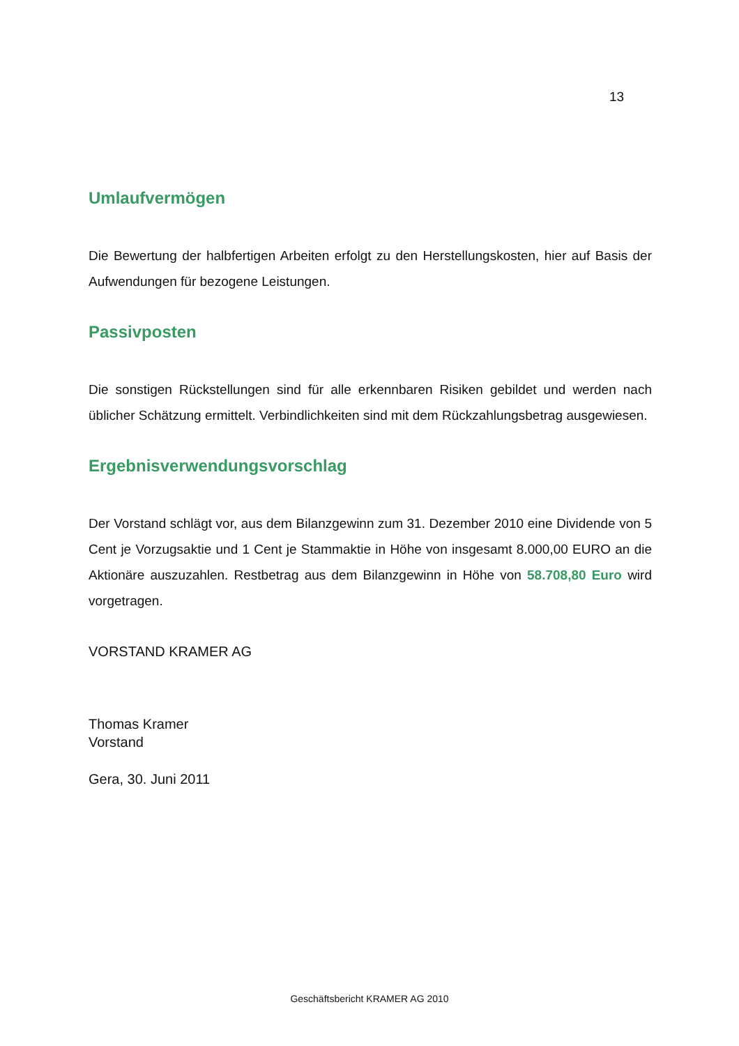13
Umlaufvermögen
Die Bewertung der halbfertigen Arbeiten erfolgt zu den Herstellungskosten, hier auf Basis der Aufwendungen für bezogene Leistungen.
Passivposten
Die sonstigen Rückstellungen sind für alle erkennbaren Risiken gebildet und werden nach üblicher Schätzung ermittelt. Verbindlichkeiten sind mit dem Rückzahlungsbetrag ausgewiesen.
Ergebnisverwendungsvorschlag
Der Vorstand schlägt vor, aus dem Bilanzgewinn zum 31. Dezember 2010 eine Dividende von 5 Cent je Vorzugsaktie und 1 Cent je Stammaktie in Höhe von insgesamt 8.000,00 EURO an die Aktionäre auszuzahlen. Restbetrag aus dem Bilanzgewinn in Höhe von 58.708,80 Euro wird vorgetragen.
VORSTAND KRAMER AG
Thomas Kramer
Vorstand
Gera, 30. Juni 2011
Geschäftsbericht KRAMER AG 2010